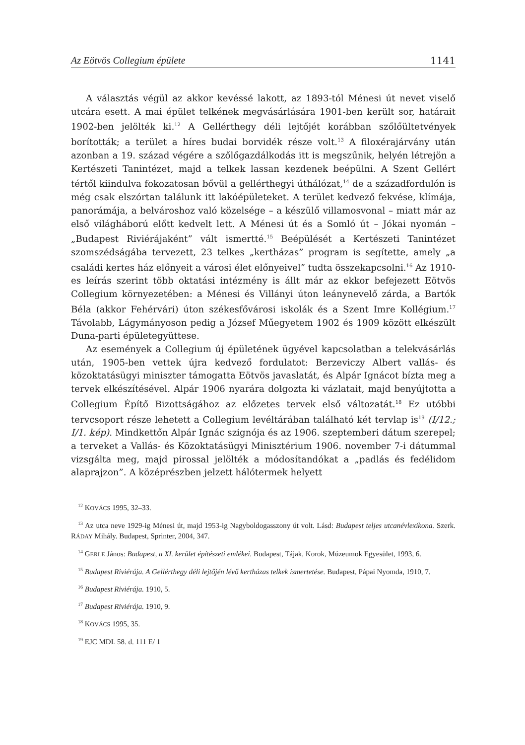Az Eötvös Collegium épülete 1141
A választás végül az akkor kevéssé lakott, az 1893-tól Ménesi út nevet viselő utcára esett. A mai épület telkének megvásárlására 1901-ben került sor, határait 1902-ben jelölték ki.<sup>12</sup> A Gellérthegy déli lejtőjét korábban szőlőültetvények borították; a terület a híres budai borvidék része volt.<sup>13</sup> A filoxérajárvány után azonban a 19. század végére a szőlőgazdálkodás itt is megszűnik, helyén létrejön a Kertészeti Tanintézet, majd a telkek lassan kezdenek beépülni. A Szent Gellért tértől kiindulva fokozatosan bővül a gellérthegyi úthálózat,<sup>14</sup> de a századfordulón is még csak elszórtan találunk itt lakóépületeket. A terület kedvező fekvése, klímája, panorámája, a belvároshoz való közelsége – a készülő villamosvonal – miatt már az első világháború előtt kedvelt lett. A Ménesi út és a Somló út – Jókai nyomán – „Budapest Riviérájaként” vált ismertté.<sup>15</sup> Beépülését a Kertészeti Tanintézet szomszédságába tervezett, 23 telkes „kertházas” program is segítette, amely „a családi kertes ház előnyeit a városi élet előnyeivel” tudta összekapcsolni.<sup>16</sup> Az 1910-es leírás szerint több oktatási intézmény is állt már az ekkor befejezett Eötvös Collegium környezetében: a Ménesi és Villányi úton leánynevelő zárda, a Bartók Béla (akkor Fehérvári) úton székesfővárosi iskolák és a Szent Imre Kollégium.<sup>17</sup> Távolabb, Lágymányoson pedig a József Műegyetem 1902 és 1909 között elkészült Duna-parti épületegyüttese.
Az események a Collegium új épületének ügyével kapcsolatban a telekvásárlás után, 1905-ben vettek újra kedvező fordulatot: Berzeviczy Albert vallás- és közoktatásügyi miniszter támogatta Eötvös javaslatát, és Alpár Ignácot bízta meg a tervek elkészítésével. Alpár 1906 nyarára dolgozta ki vázlatait, majd benyújtotta a Collegium Építő Bizottságához az előzetes tervek első változatát.<sup>18</sup> Ez utóbbi tervcsoport része lehetett a Collegium levéltárában található két tervlap is<sup>19</sup> (I/12.; I/1. kép). Mindkettőn Alpár Ignác szignója és az 1906. szeptemberi dátum szerepel; a terveket a Vallás- és Közoktatásügyi Minisztérium 1906. november 7-i dátummal vizsgálta meg, majd pirossal jelölték a módosítandókat a „padlás és fedélidom alaprajzon”. A középrészben jelzett hálótermek helyett
<sup>12</sup> KOVÁCS 1995, 32–33.
<sup>13</sup> Az utca neve 1929-ig Ménesi út, majd 1953-ig Nagyboldogasszony út volt. Lásd: Budapest teljes utcanévlexikona. Szerk. RÁDAY Mihály. Budapest, Sprinter, 2004, 347.
<sup>14</sup> GERLE János: Budapest, a XI. kerület építészeti emlékei. Budapest, Tájak, Korok, Múzeumok Egyesület, 1993, 6.
<sup>15</sup> Budapest Riviérája. A Gellérthegy déli lejtőjén lévő kertházas telkek ismertetése. Budapest, Pápai Nyomda, 1910, 7.
<sup>16</sup> Budapest Riviérája. 1910, 5.
<sup>17</sup> Budapest Riviérája. 1910, 9.
<sup>18</sup> KOVÁCS 1995, 35.
<sup>19</sup> EJC MDL 58. d. 111 E/ 1